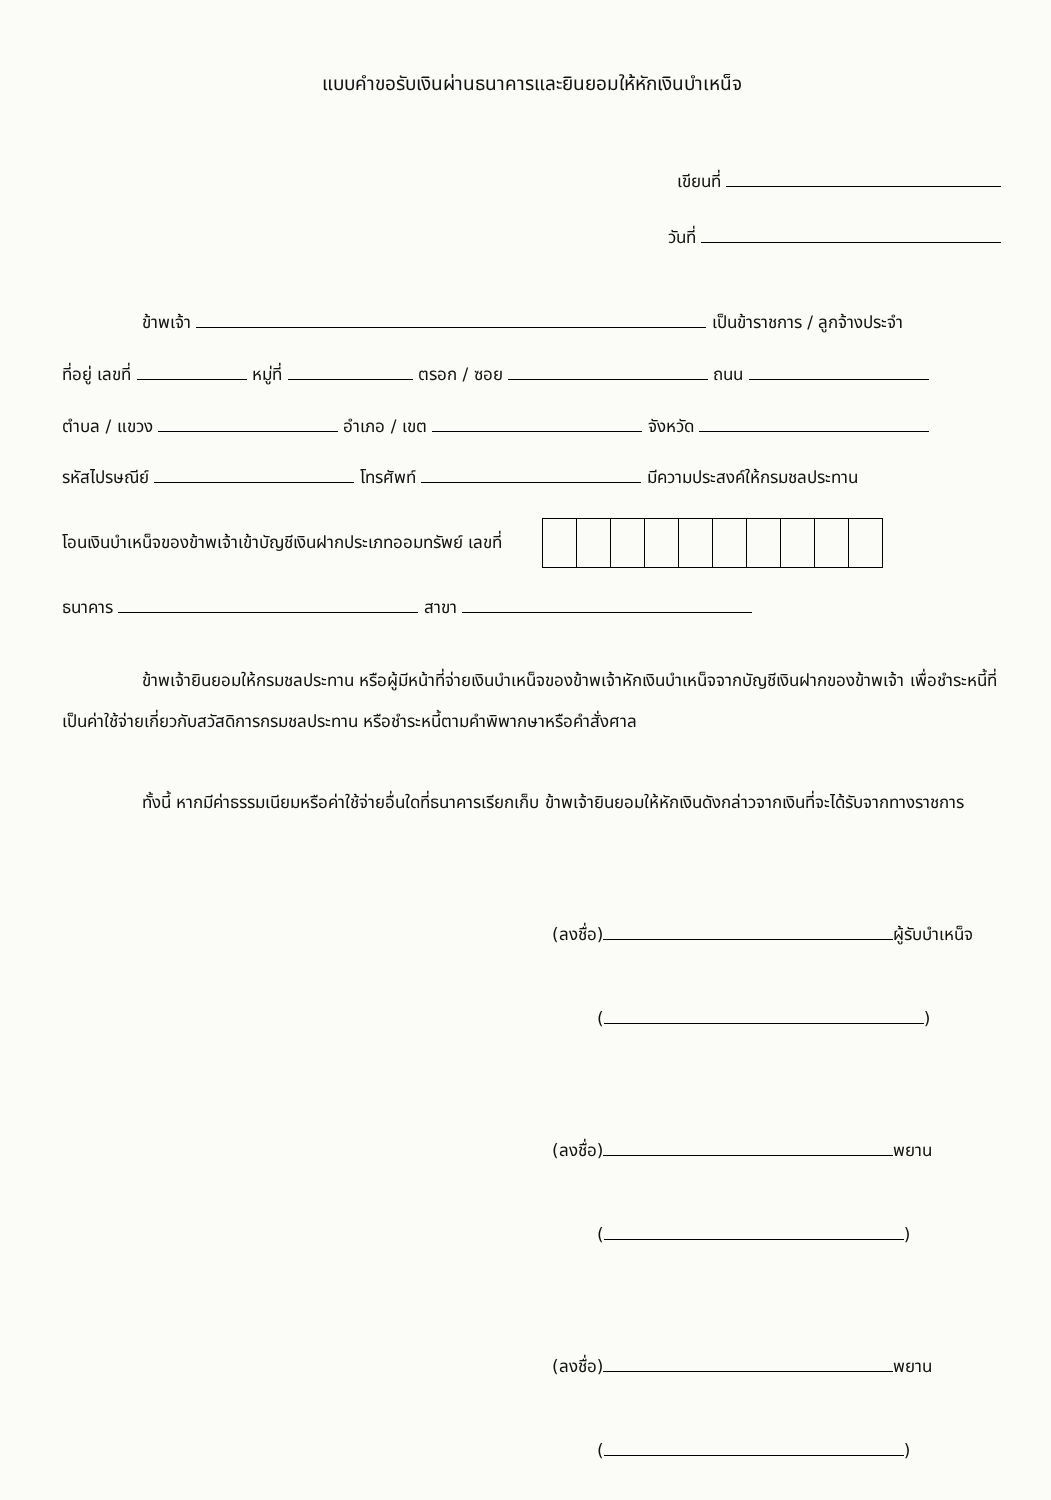แบบคำขอรับเงินผ่านธนาคารและยินยอมให้หักเงินบำเหน็จ
เขียนที่
วันที่
ข้าพเจ้า เป็นข้าราชการ / ลูกจ้างประจำ
ที่อยู่ เลขที่ หมู่ที่ ตรอก / ซอย ถนน
ตำบล / แขวง อำเภอ / เขต จังหวัด
รหัสไปรษณีย์ โทรศัพท์ มีความประสงค์ให้กรมชลประทาน
โอนเงินบำเหน็จของข้าพเจ้าเข้าบัญชีเงินฝากประเภทออมทรัพย์ เลขที่
ธนาคาร สาขา
ข้าพเจ้ายินยอมให้กรมชลประทาน หรือผู้มีหน้าที่จ่ายเงินบำเหน็จของข้าพเจ้าหักเงินบำเหน็จจากบัญชีเงินฝากของข้าพเจ้า เพื่อชำระหนี้ที่เป็นค่าใช้จ่ายเกี่ยวกับสวัสดิการกรมชลประทาน หรือชำระหนี้ตามคำพิพากษาหรือคำสั่งศาล
ทั้งนี้ หากมีค่าธรรมเนียมหรือค่าใช้จ่ายอื่นใดที่ธนาคารเรียกเก็บ ข้าพเจ้ายินยอมให้หักเงินดังกล่าวจากเงินที่จะได้รับจากทางราชการ
(ลงชื่อ) ผู้รับบำเหน็จ
( )
(ลงชื่อ) พยาน
( )
(ลงชื่อ) พยาน
( )